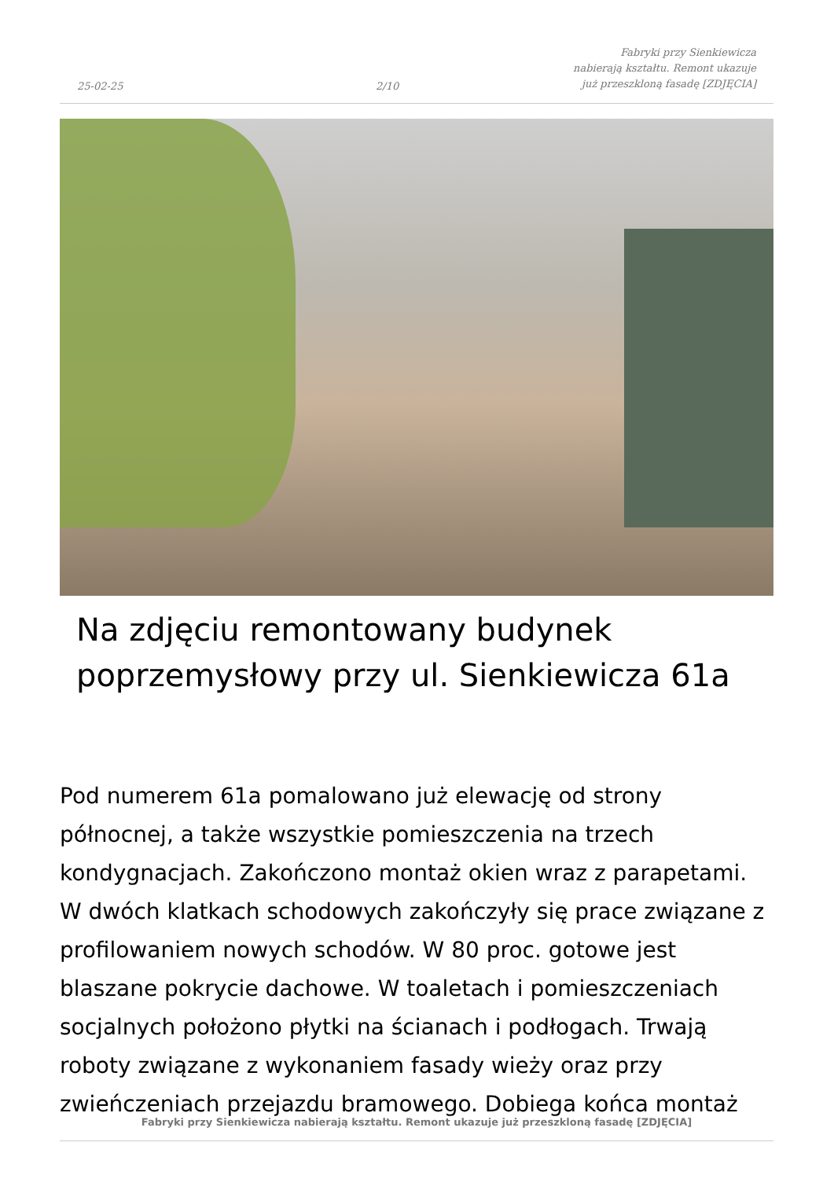25-02-25
2/10
Fabryki przy Sienkiewicza nabierają kształtu. Remont ukazuje już przeszkloną fasadę [ZDJĘCIA]
Na zdjęciu remontowany budynek poprzemysłowy przy ul. Sienkiewicza 61a
Pod numerem 61a pomalowano już elewację od strony północnej, a także wszystkie pomieszczenia na trzech kondygnacjach. Zakończono montaż okien wraz z parapetami. W dwóch klatkach schodowych zakończyły się prace związane z profilowaniem nowych schodów. W 80 proc. gotowe jest blaszane pokrycie dachowe. W toaletach i pomieszczeniach socjalnych położono płytki na ścianach i podłogach. Trwają roboty związane z wykonaniem fasady wieży oraz przy zwieńczeniach przejazdu bramowego. Dobiega końca montaż
Fabryki przy Sienkiewicza nabierają kształtu. Remont ukazuje już przeszkloną fasadę [ZDJĘCIA]